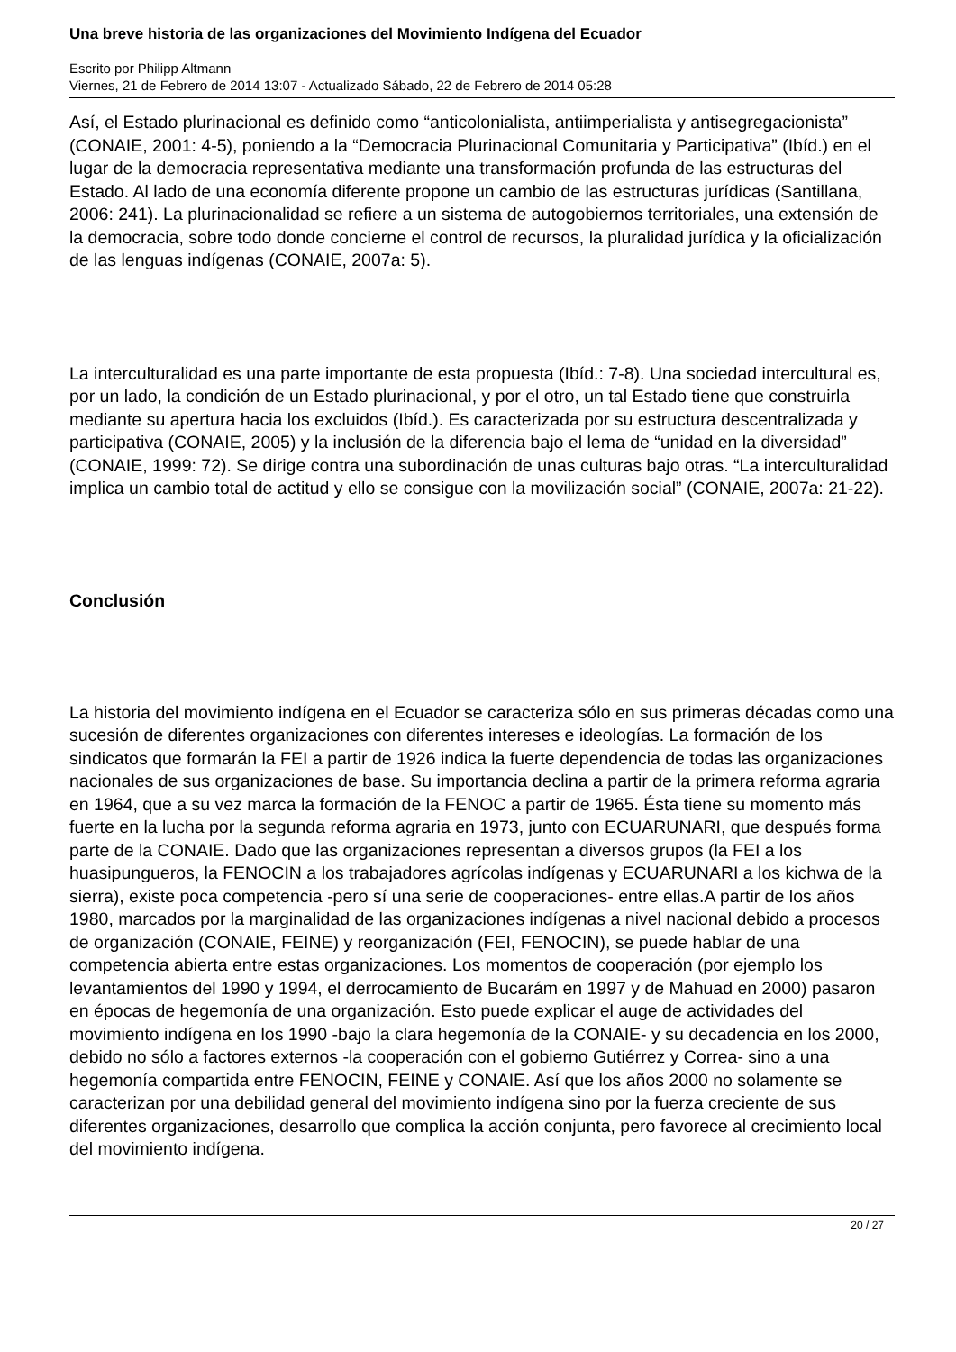Una breve historia de las organizaciones del Movimiento Indígena del Ecuador
Escrito por Philipp Altmann
Viernes, 21 de Febrero de 2014 13:07 - Actualizado Sábado, 22 de Febrero de 2014 05:28
Así, el Estado plurinacional es definido como “anticolonialista, antiimperialista y antisegregacionista” (CONAIE, 2001: 4-5), poniendo a la “Democracia Plurinacional Comunitaria y Participativa” (Ibíd.) en el lugar de la democracia representativa mediante una transformación profunda de las estructuras del Estado. Al lado de una economía diferente propone un cambio de las estructuras jurídicas (Santillana, 2006: 241). La plurinacionalidad se refiere a un sistema de autogobiernos territoriales, una extensión de la democracia, sobre todo donde concierne el control de recursos, la pluralidad jurídica y la oficialización de las lenguas indígenas (CONAIE, 2007a: 5).
La interculturalidad es una parte importante de esta propuesta (Ibíd.: 7-8). Una sociedad intercultural es, por un lado, la condición de un Estado plurinacional, y por el otro, un tal Estado tiene que construirla mediante su apertura hacia los excluidos (Ibíd.). Es caracterizada por su estructura descentralizada y participativa (CONAIE, 2005) y la inclusión de la diferencia bajo el lema de “unidad en la diversidad” (CONAIE, 1999: 72). Se dirige contra una subordinación de unas culturas bajo otras. “La interculturalidad implica un cambio total de actitud y ello se consigue con la movilización social” (CONAIE, 2007a: 21-22).
Conclusión
La historia del movimiento indígena en el Ecuador se caracteriza sólo en sus primeras décadas como una sucesión de diferentes organizaciones con diferentes intereses e ideologías. La formación de los sindicatos que formarán la FEI a partir de 1926 indica la fuerte dependencia de todas las organizaciones nacionales de sus organizaciones de base. Su importancia declina a partir de la primera reforma agraria en 1964, que a su vez marca la formación de la FENOC a partir de 1965. Ésta tiene su momento más fuerte en la lucha por la segunda reforma agraria en 1973, junto con ECUARUNARI, que después forma parte de la CONAIE. Dado que las organizaciones representan a diversos grupos (la FEI a los huasipungueros, la FENOCIN a los trabajadores agrícolas indígenas y ECUARUNARI a los kichwa de la sierra), existe poca competencia -pero sí una serie de cooperaciones- entre ellas.A partir de los años 1980, marcados por la marginalidad de las organizaciones indígenas a nivel nacional debido a procesos de organización (CONAIE, FEINE) y reorganización (FEI, FENOCIN), se puede hablar de una competencia abierta entre estas organizaciones. Los momentos de cooperación (por ejemplo los levantamientos del 1990 y 1994, el derrocamiento de Bucarám en 1997 y de Mahuad en 2000) pasaron en épocas de hegemonía de una organización. Esto puede explicar el auge de actividades del movimiento indígena en los 1990 -bajo la clara hegemonía de la CONAIE- y su decadencia en los 2000, debido no sólo a factores externos -la cooperación con el gobierno Gutiérrez y Correa- sino a una hegemonía compartida entre FENOCIN, FEINE y CONAIE. Así que los años 2000 no solamente se caracterizan por una debilidad general del movimiento indígena sino por la fuerza creciente de sus diferentes organizaciones, desarrollo que complica la acción conjunta, pero favorece al crecimiento local del movimiento indígena.
20 / 27